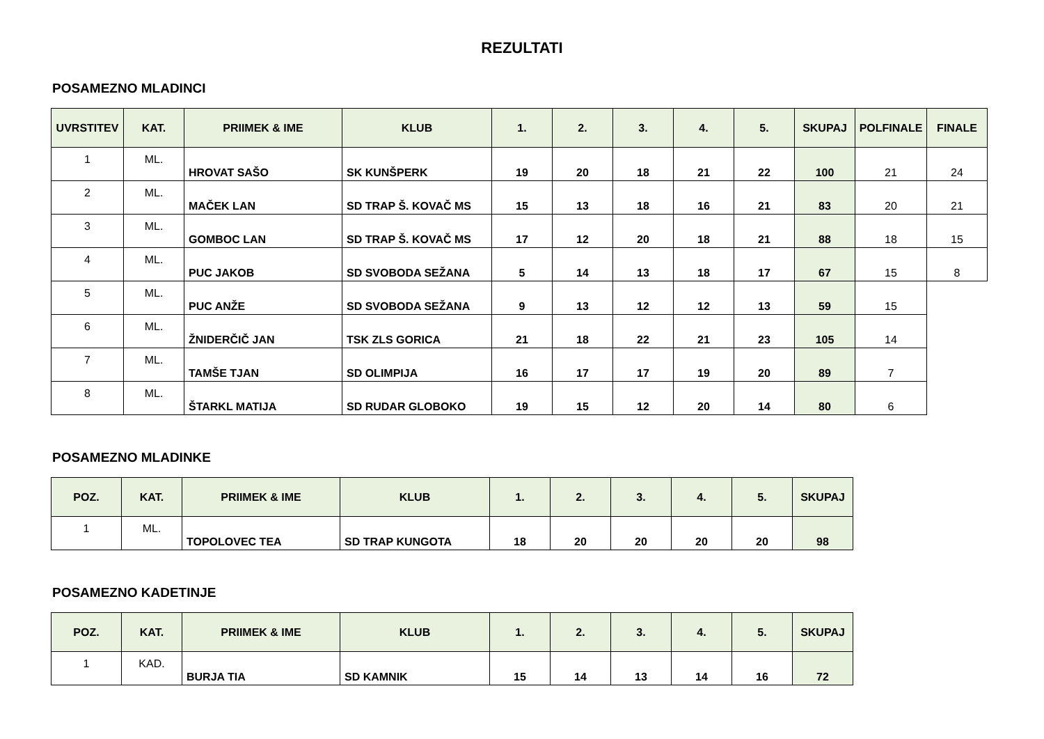REZULTATI
POSAMEZNO MLADINCI
| UVRSTITEV | KAT. | PRIIMEK & IME | KLUB | 1. | 2. | 3. | 4. | 5. | SKUPAJ | POLFINALE | FINALE |
| --- | --- | --- | --- | --- | --- | --- | --- | --- | --- | --- | --- |
| 1 | ML. | HROVAT SAŠO | SK KUNŠPERK | 19 | 20 | 18 | 21 | 22 | 100 | 21 | 24 |
| 2 | ML. | MAČEK LAN | SD TRAP Š. KOVAČ MS | 15 | 13 | 18 | 16 | 21 | 83 | 20 | 21 |
| 3 | ML. | GOMBOC LAN | SD TRAP Š. KOVAČ MS | 17 | 12 | 20 | 18 | 21 | 88 | 18 | 15 |
| 4 | ML. | PUC JAKOB | SD SVOBODA SEŽANA | 5 | 14 | 13 | 18 | 17 | 67 | 15 | 8 |
| 5 | ML. | PUC ANŽE | SD SVOBODA SEŽANA | 9 | 13 | 12 | 12 | 13 | 59 | 15 | |
| 6 | ML. | ŽNIDERČIČ JAN | TSK ZLS GORICA | 21 | 18 | 22 | 21 | 23 | 105 | 14 | |
| 7 | ML. | TAMŠE TJAN | SD OLIMPIJA | 16 | 17 | 17 | 19 | 20 | 89 | 7 | |
| 8 | ML. | ŠTARKL MATIJA | SD RUDAR GLOBOKO | 19 | 15 | 12 | 20 | 14 | 80 | 6 | |
POSAMEZNO MLADINKE
| POZ. | KAT. | PRIIMEK & IME | KLUB | 1. | 2. | 3. | 4. | 5. | SKUPAJ |
| --- | --- | --- | --- | --- | --- | --- | --- | --- | --- |
| 1 | ML. | TOPOLOVEC TEA | SD TRAP KUNGOTA | 18 | 20 | 20 | 20 | 20 | 98 |
POSAMEZNO KADETINJE
| POZ. | KAT. | PRIIMEK & IME | KLUB | 1. | 2. | 3. | 4. | 5. | SKUPAJ |
| --- | --- | --- | --- | --- | --- | --- | --- | --- | --- |
| 1 | KAD. | BURJA TIA | SD KAMNIK | 15 | 14 | 13 | 14 | 16 | 72 |